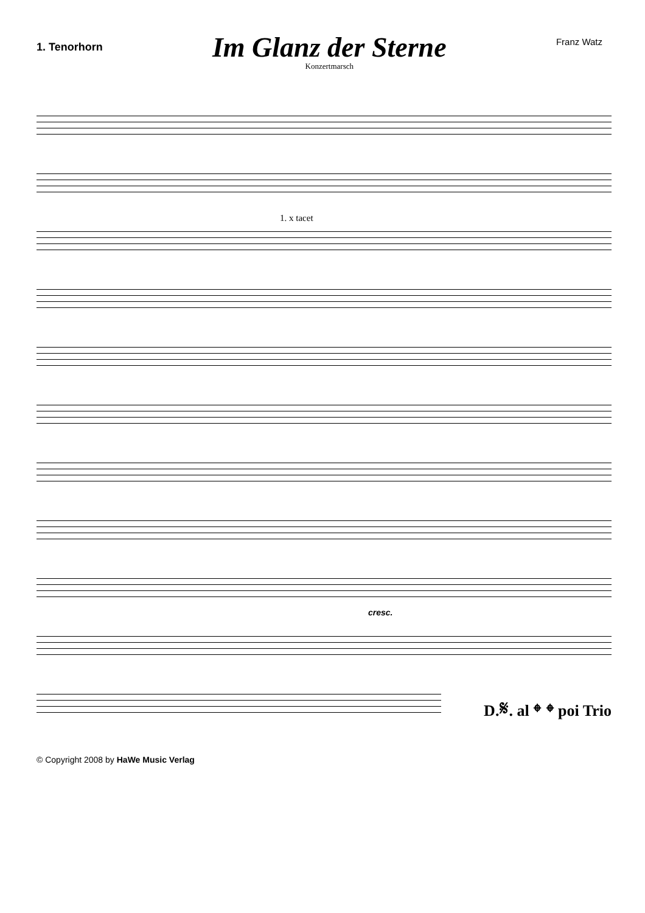1. Tenorhorn
Im Glanz der Sterne
Konzertmarsch
Franz Watz
1. x tacet
cresc.
D.𝄋. al 𝄌 𝄌 poi Trio
© Copyright 2008 by HaWe Music Verlag